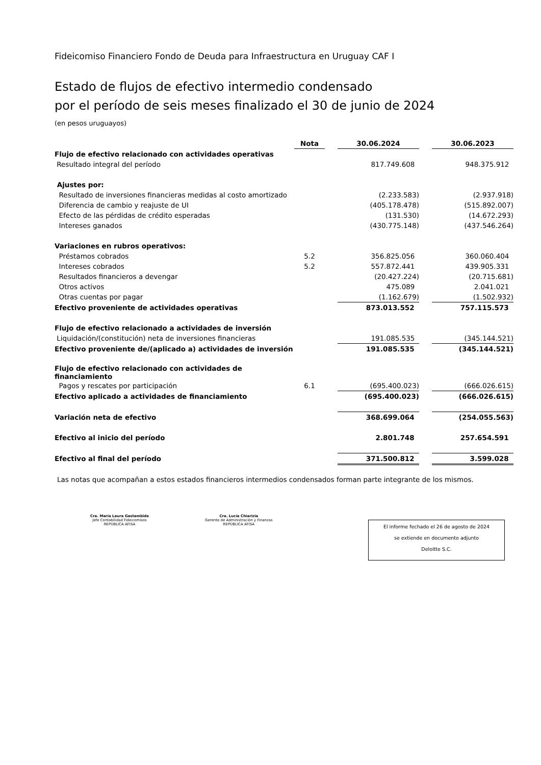Fideicomiso Financiero Fondo de Deuda para Infraestructura en Uruguay CAF I
Estado de flujos de efectivo intermedio condensado
por el período de seis meses finalizado el 30 de junio de 2024
(en pesos uruguayos)
| | Nota | | 30.06.2024 | | 30.06.2023 |
| --- | --- | --- | --- | --- | --- |
| Flujo de efectivo relacionado con actividades operativas | | | | | |
| Resultado integral del período | | | 817.749.608 | | 948.375.912 |
| Ajustes por: | | | | | |
| Resultado de inversiones financieras medidas al costo amortizado | | | (2.233.583) | | (2.937.918) |
| Diferencia de cambio y reajuste de UI | | | (405.178.478) | | (515.892.007) |
| Efecto de las pérdidas de crédito esperadas | | | (131.530) | | (14.672.293) |
| Intereses ganados | | | (430.775.148) | | (437.546.264) |
| Variaciones en rubros operativos: | | | | | |
| Préstamos cobrados | 5.2 | | 356.825.056 | | 360.060.404 |
| Intereses cobrados | 5.2 | | 557.872.441 | | 439.905.331 |
| Resultados financieros a devengar | | | (20.427.224) | | (20.715.681) |
| Otros activos | | | 475.089 | | 2.041.021 |
| Otras cuentas por pagar | | | (1.162.679) | | (1.502.932) |
| Efectivo proveniente de actividades operativas | | | 873.013.552 | | 757.115.573 |
| Flujo de efectivo relacionado a actividades de inversión | | | | | |
| Liquidación/(constitución) neta de inversiones financieras | | | 191.085.535 | | (345.144.521) |
| Efectivo proveniente de/(aplicado a) actividades de inversión | | | 191.085.535 | | (345.144.521) |
| Flujo de efectivo relacionado con actividades de financiamiento | | | | | |
| Pagos y rescates por participación | 6.1 | | (695.400.023) | | (666.026.615) |
| Efectivo aplicado a actividades de financiamiento | | | (695.400.023) | | (666.026.615) |
| Variación neta de efectivo | | | 368.699.064 | | (254.055.563) |
| Efectivo al inicio del período | | | 2.801.748 | | 257.654.591 |
| Efectivo al final del período | | | 371.500.812 | | 3.599.028 |
Las notas que acompañan a estos estados financieros intermedios condensados forman parte integrante de los mismos.
Cra. María Laura Gastambide
Jefe Contabilidad Fideicomisos
REPÚBLICA AFISA
Cra. Lucía Chiarizia
Gerente de Administración y Finanzas
REPÚBLICA AFISA
El informe fechado el 26 de agosto de 2024
se extiende en documento adjunto
Deloitte S.C.